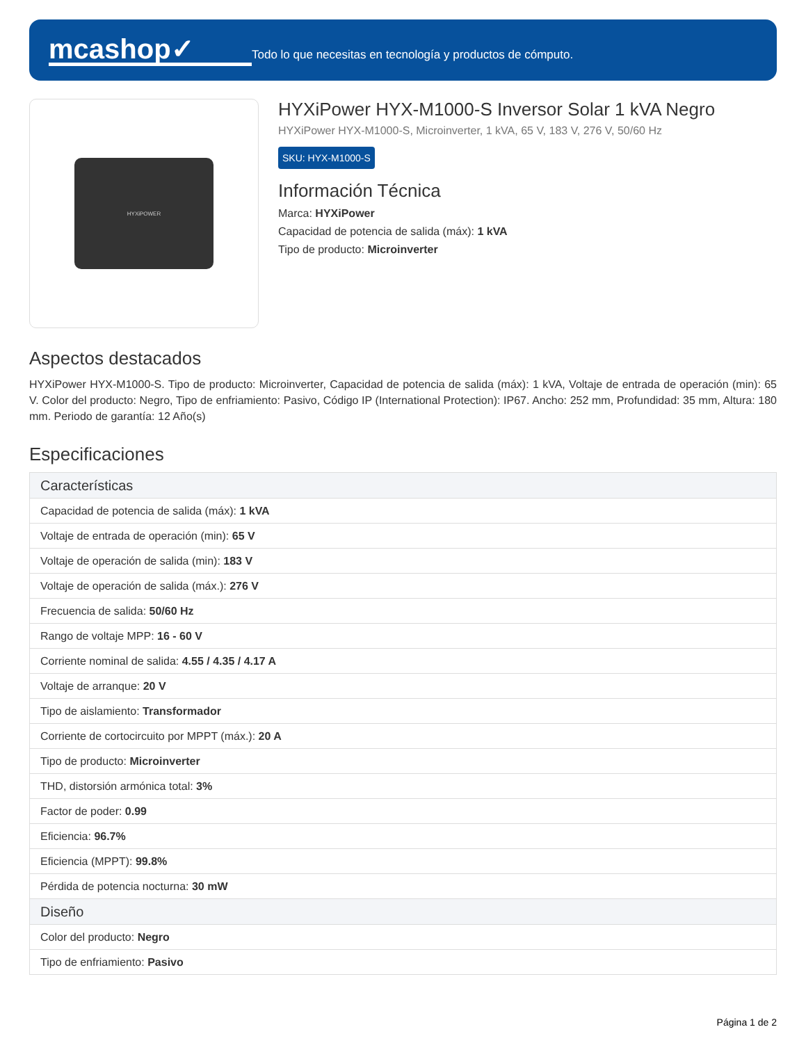mcashop✓
Todo lo que necesitas en tecnología y productos de cómputo.
HYXiPOWER
HYXiPower HYX-M1000-S Inversor Solar 1 kVA Negro
HYXiPower HYX-M1000-S, Microinverter, 1 kVA, 65 V, 183 V, 276 V, 50/60 Hz
SKU: HYX-M1000-S
Información Técnica
Marca: HYXiPower
Capacidad de potencia de salida (máx): 1 kVA
Tipo de producto: Microinverter
Aspectos destacados
HYXiPower HYX-M1000-S. Tipo de producto: Microinverter, Capacidad de potencia de salida (máx): 1 kVA, Voltaje de entrada de operación (min): 65 V. Color del producto: Negro, Tipo de enfriamiento: Pasivo, Código IP (International Protection): IP67. Ancho: 252 mm, Profundidad: 35 mm, Altura: 180 mm. Periodo de garantía: 12 Año(s)
Especificaciones
| Características |
| --- |
| Capacidad de potencia de salida (máx): 1 kVA |
| Voltaje de entrada de operación (min): 65 V |
| Voltaje de operación de salida (min): 183 V |
| Voltaje de operación de salida (máx.): 276 V |
| Frecuencia de salida: 50/60 Hz |
| Rango de voltaje MPP: 16 - 60 V |
| Corriente nominal de salida: 4.55 / 4.35 / 4.17 A |
| Voltaje de arranque: 20 V |
| Tipo de aislamiento: Transformador |
| Corriente de cortocircuito por MPPT (máx.): 20 A |
| Tipo de producto: Microinverter |
| THD, distorsión armónica total: 3% |
| Factor de poder: 0.99 |
| Eficiencia: 96.7% |
| Eficiencia (MPPT): 99.8% |
| Pérdida de potencia nocturna: 30 mW |
| Diseño |
| Color del producto: Negro |
| Tipo de enfriamiento: Pasivo |
Página 1 de 2